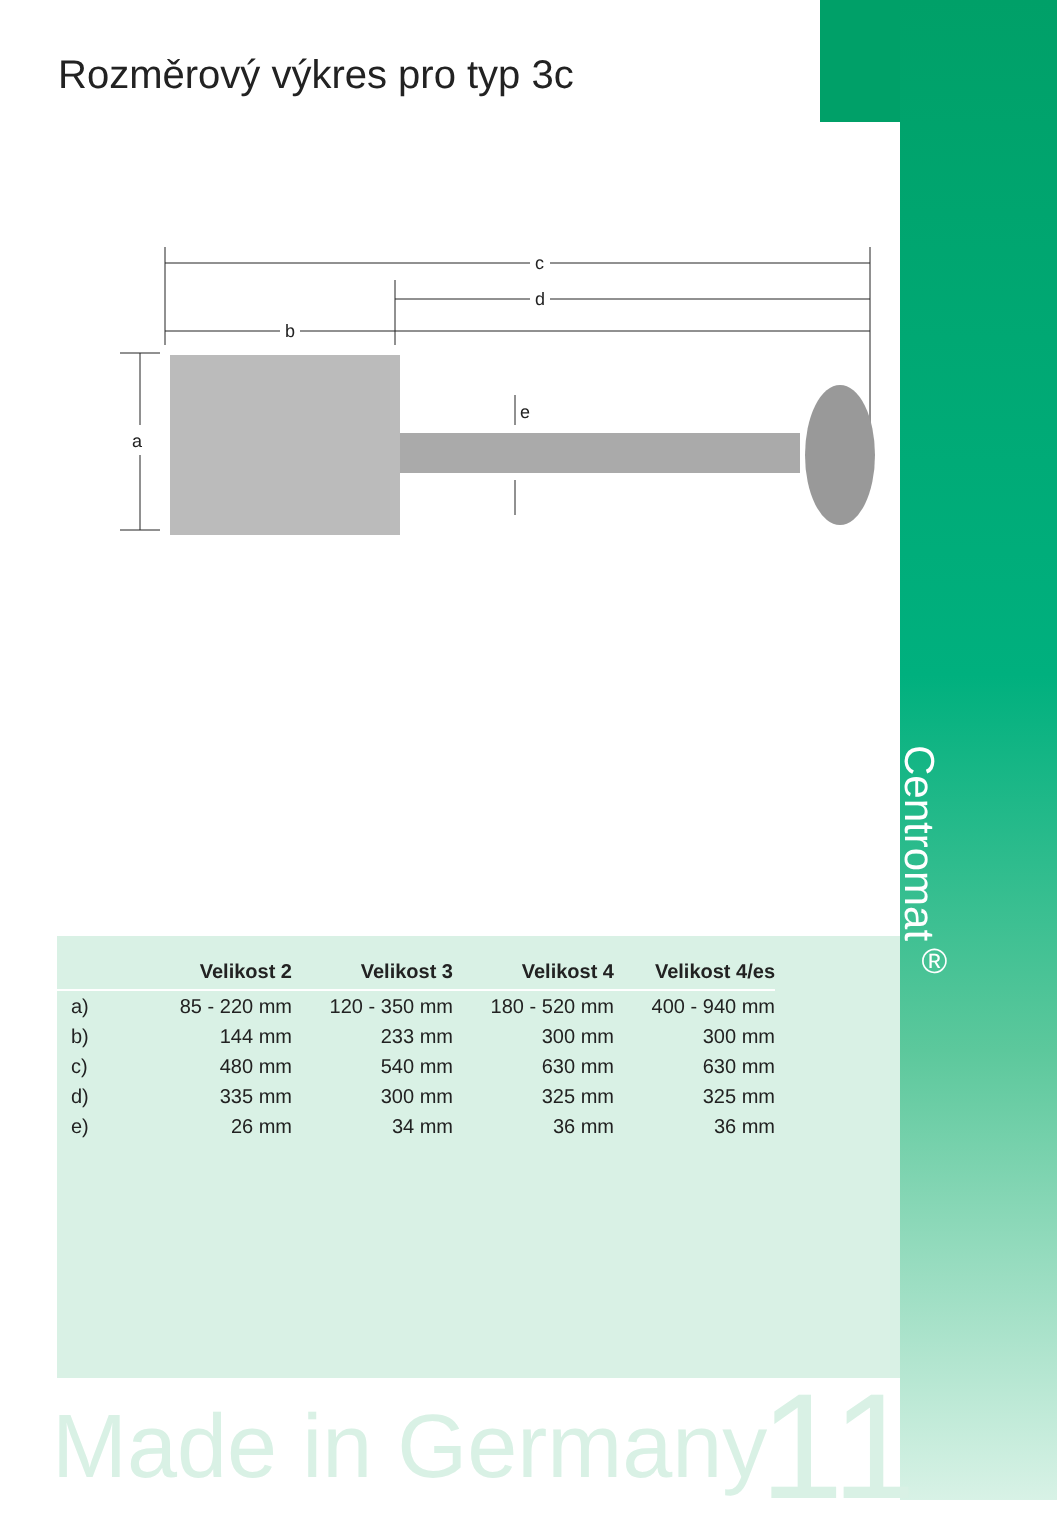Rozměrový výkres pro typ 3c
c
d
b
a
e
Centromat<sup>®</sup>
| | Velikost 2 | Velikost 3 | Velikost 4 | Velikost 4/es |
| --- | --- | --- | --- | --- |
| a) | 85 - 220 mm | 120 - 350 mm | 180 - 520 mm | 400 - 940 mm |
| b) | 144 mm | 233 mm | 300 mm | 300 mm |
| c) | 480 mm | 540 mm | 630 mm | 630 mm |
| d) | 335 mm | 300 mm | 325 mm | 325 mm |
| e) | 26 mm | 34 mm | 36 mm | 36 mm |
Made in Germany 11